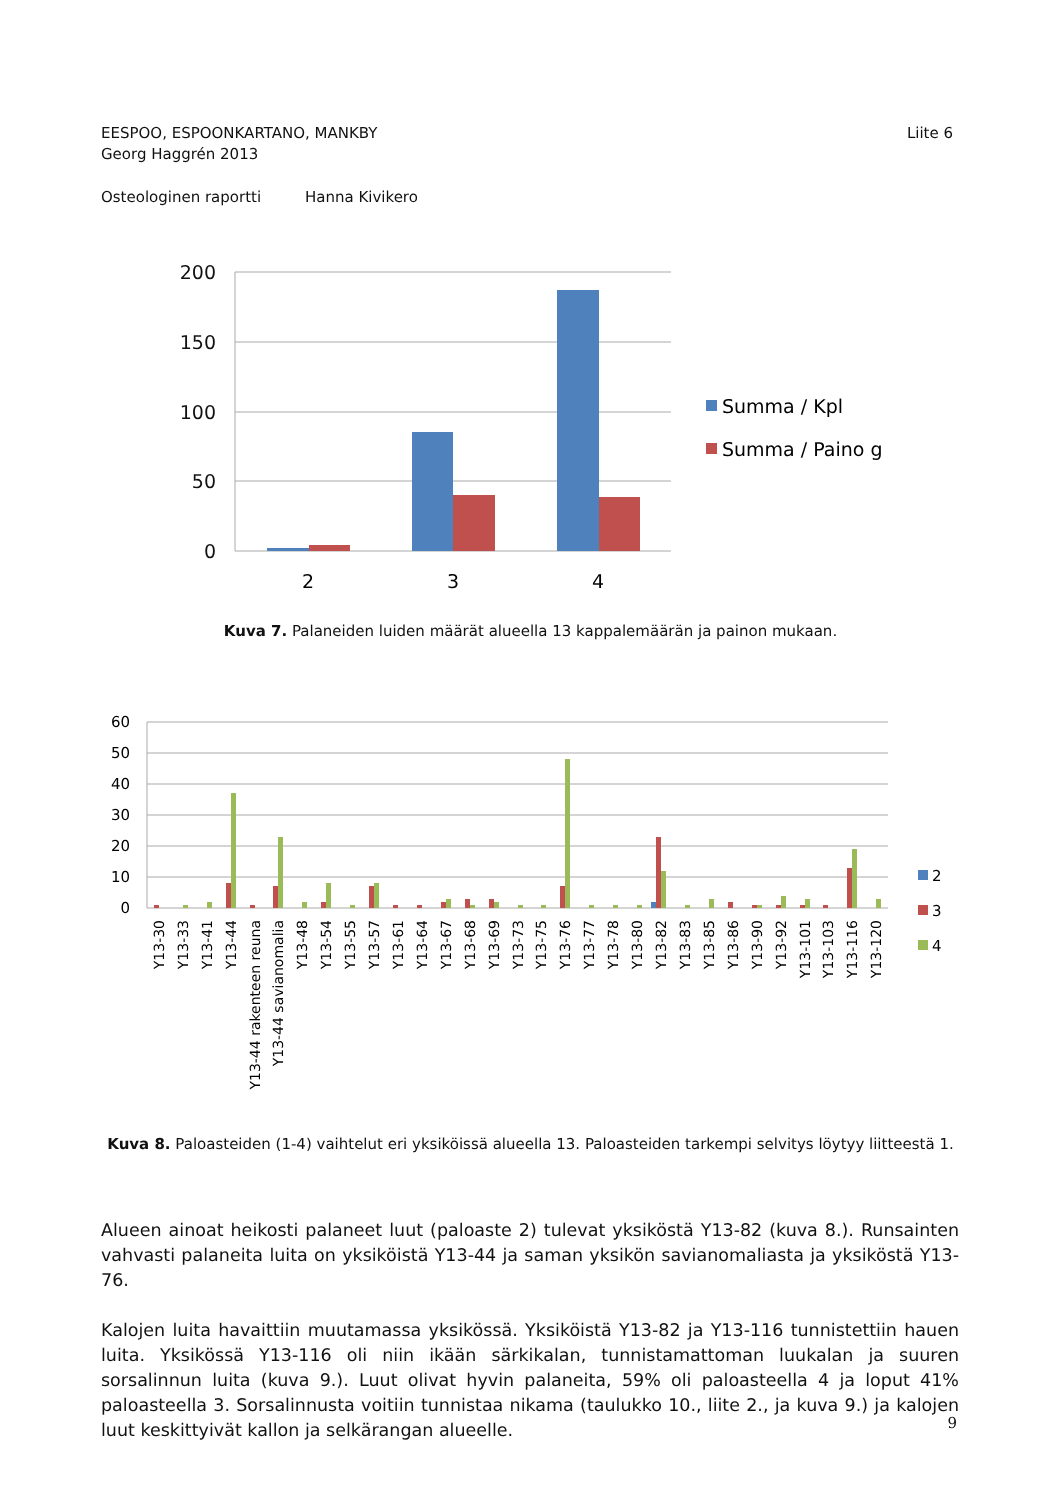Liite 6 EESPOO, ESPOONKARTANO, MANKBY
Georg Haggrén 2013
Osteologinen raportti Hanna Kivikero
200
150
100
50
0
2
3
4
Summa / Kpl
Summa / Paino g
Kuva 7. Palaneiden luiden määrät alueella 13 kappalemäärän ja painon mukaan.
60
50
40
30
20
10
0
Y13-30
Y13-33
Y13-41
Y13-44
Y13-44 rakenteen reuna
Y13-44 savianomalia
Y13-48
Y13-54
Y13-55
Y13-57
Y13-61
Y13-64
Y13-67
Y13-68
Y13-69
Y13-73
Y13-75
Y13-76
Y13-77
Y13-78
Y13-80
Y13-82
Y13-83
Y13-85
Y13-86
Y13-90
Y13-92
Y13-101
Y13-103
Y13-116
Y13-120
2
3
4
Kuva 8. Paloasteiden (1-4) vaihtelut eri yksiköissä alueella 13. Paloasteiden tarkempi selvitys löytyy liitteestä 1.
Alueen ainoat heikosti palaneet luut (paloaste 2) tulevat yksiköstä Y13-82 (kuva 8.). Runsainten vahvasti palaneita luita on yksiköistä Y13-44 ja saman yksikön savianomaliasta ja yksiköstä Y13-76.
Kalojen luita havaittiin muutamassa yksikössä. Yksiköistä Y13-82 ja Y13-116 tunnistettiin hauen luita. Yksikössä Y13-116 oli niin ikään särkikalan, tunnistamattoman luukalan ja suuren sorsalinnun luita (kuva 9.). Luut olivat hyvin palaneita, 59% oli paloasteella 4 ja loput 41% paloasteella 3. Sorsalinnusta voitiin tunnistaa nikama (taulukko 10., liite 2., ja kuva 9.) ja kalojen luut keskittyivät kallon ja selkärangan alueelle.
9